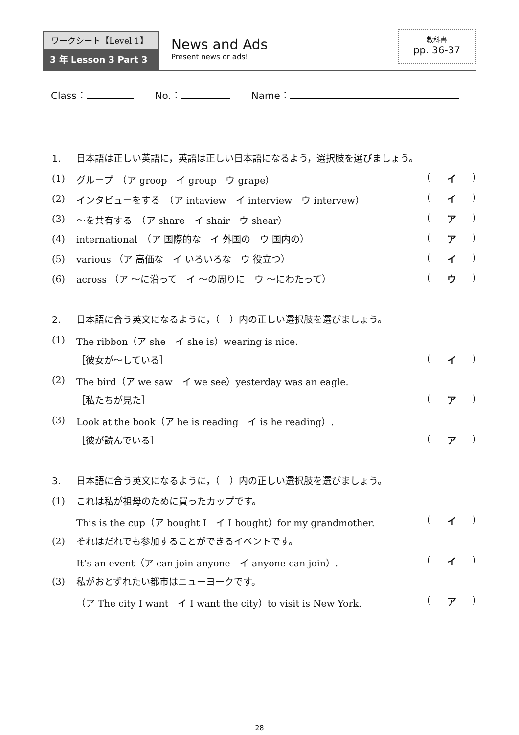ワークシート【Level 1】
3 年 Lesson 3 Part 3
News and Ads
Present news or ads!
教科書
pp. 36-37
Class： No.： Name：
1. 日本語は正しい英語に，英語は正しい日本語になるよう，選択肢を選びましょう。
(1)
グループ　（ア groop　イ group　ウ grape）
( イ )
(2)
インタビューをする　（ア intaview　イ interview　ウ intervew）
( イ )
(3)
～を共有する　（ア share　イ shair　ウ shear）
( ア )
(4)
international　（ア 国際的な　イ 外国の　ウ 国内の）
( ア )
(5)
various （ア 高価な　イ いろいろな　ウ 役立つ）
( イ )
(6)
across （ア ～に沿って　イ ～の周りに　ウ ～にわたって）
( ウ )
2. 日本語に合う英文になるように，（　）内の正しい選択肢を選びましょう。
(1)
The ribbon（ア she　イ she is）wearing is nice.
［彼女が～している］ ( イ )
(2)
The bird（ア we saw　イ we see）yesterday was an eagle.
［私たちが見た］ ( ア )
(3)
Look at the book（ア he is reading　イ is he reading）.
［彼が読んでいる］ ( ア )
3. 日本語に合う英文になるように，（　）内の正しい選択肢を選びましょう。
(1)
これは私が祖母のために買ったカップです。
This is the cup（ア bought I　イ I bought）for my grandmother.
( イ )
(2)
それはだれでも参加することができるイベントです。
It’s an event（ア can join anyone　イ anyone can join）.
( イ )
(3)
私がおとずれたい都市はニューヨークです。
（ア The city I want　イ I want the city）to visit is New York.
( ア )
28